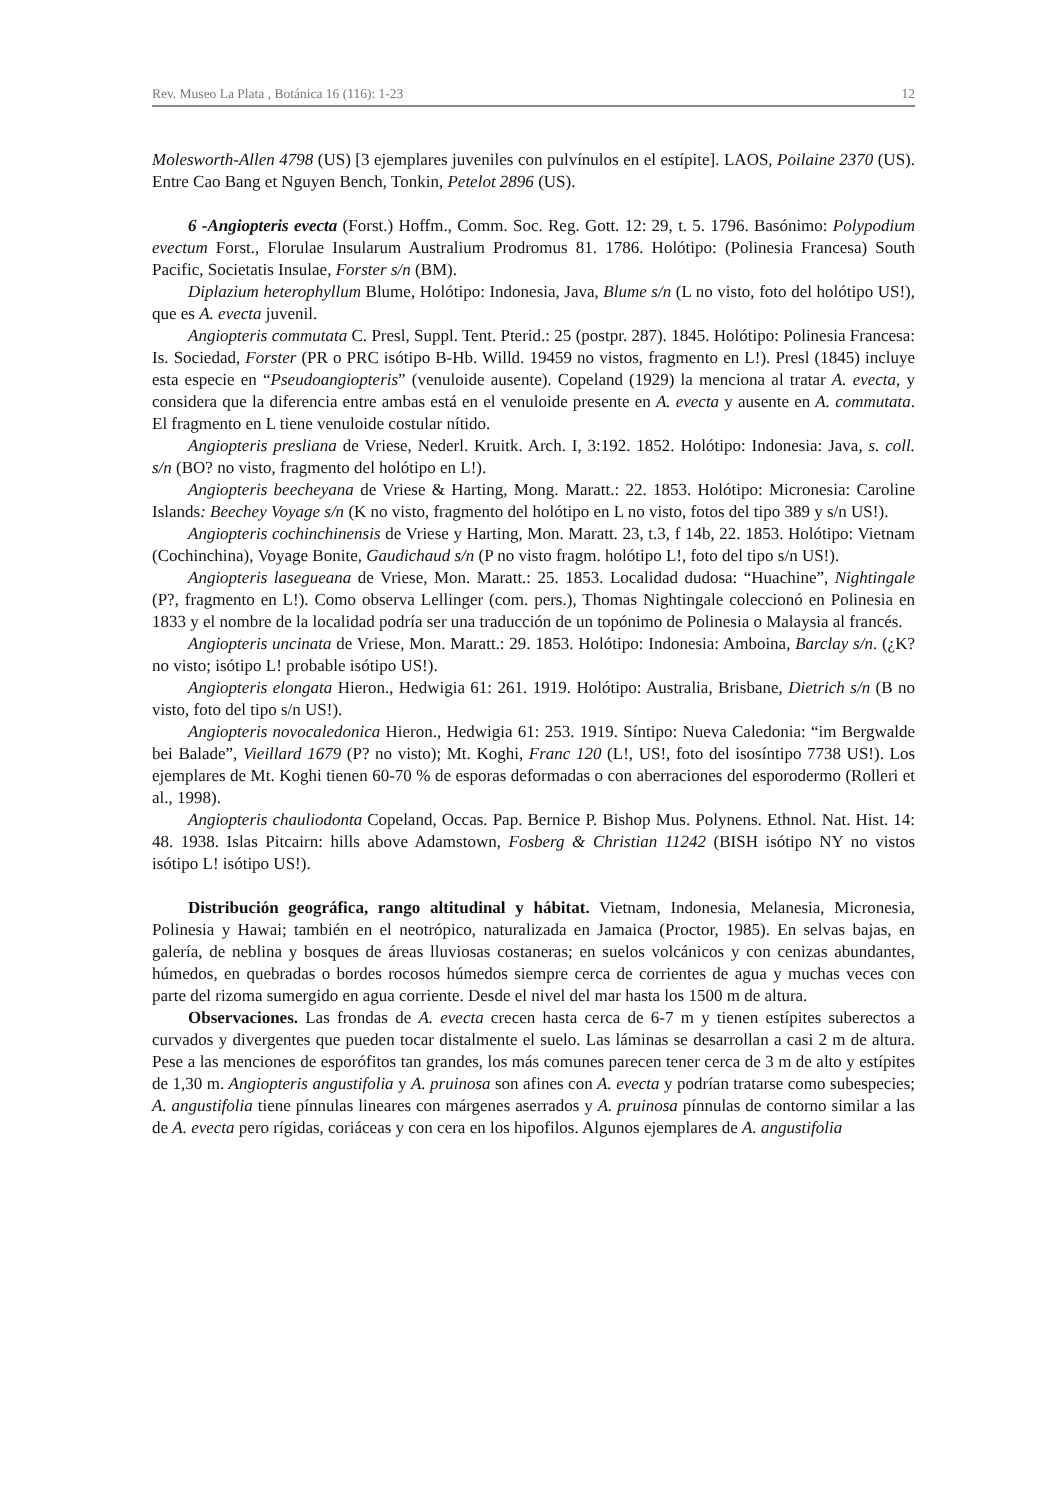Rev. Museo La Plata , Botánica 16 (116): 1-23 12
Molesworth-Allen 4798 (US) [3 ejemplares juveniles con pulvínulos en el estípite]. LAOS, Poilaine 2370 (US). Entre Cao Bang et Nguyen Bench, Tonkin, Petelot 2896 (US).
6 -Angiopteris evecta (Forst.) Hoffm., Comm. Soc. Reg. Gott. 12: 29, t. 5. 1796. Basónimo: Polypodium evectum Forst., Florulae Insularum Australium Prodromus 81. 1786. Holótipo: (Polinesia Francesa) South Pacific, Societatis Insulae, Forster s/n (BM).
Diplazium heterophyllum Blume, Holótipo: Indonesia, Java, Blume s/n (L no visto, foto del holótipo US!), que es A. evecta juvenil.
Angiopteris commutata C. Presl, Suppl. Tent. Pterid.: 25 (postpr. 287). 1845. Holótipo: Polinesia Francesa: Is. Sociedad, Forster (PR o PRC isótipo B-Hb. Willd. 19459 no vistos, fragmento en L!). Presl (1845) incluye esta especie en “Pseudoangiopteris” (venuloide ausente). Copeland (1929) la menciona al tratar A. evecta, y considera que la diferencia entre ambas está en el venuloide presente en A. evecta y ausente en A. commutata. El fragmento en L tiene venuloide costular nítido.
Angiopteris presliana de Vriese, Nederl. Kruitk. Arch. I, 3:192. 1852. Holótipo: Indonesia: Java, s. coll. s/n (BO? no visto, fragmento del holótipo en L!).
Angiopteris beecheyana de Vriese & Harting, Mong. Maratt.: 22. 1853. Holótipo: Micronesia: Caroline Islands: Beechey Voyage s/n (K no visto, fragmento del holótipo en L no visto, fotos del tipo 389 y s/n US!).
Angiopteris cochinchinensis de Vriese y Harting, Mon. Maratt. 23, t.3, f 14b, 22. 1853. Holótipo: Vietnam (Cochinchina), Voyage Bonite, Gaudichaud s/n (P no visto fragm. holótipo L!, foto del tipo s/n US!).
Angiopteris lasegueana de Vriese, Mon. Maratt.: 25. 1853. Localidad dudosa: “Huachine”, Nightingale (P?, fragmento en L!). Como observa Lellinger (com. pers.), Thomas Nightingale coleccionó en Polinesia en 1833 y el nombre de la localidad podría ser una traducción de un topónimo de Polinesia o Malaysia al francés.
Angiopteris uncinata de Vriese, Mon. Maratt.: 29. 1853. Holótipo: Indonesia: Amboina, Barclay s/n. (¿K? no visto; isótipo L! probable isótipo US!).
Angiopteris elongata Hieron., Hedwigia 61: 261. 1919. Holótipo: Australia, Brisbane, Dietrich s/n (B no visto, foto del tipo s/n US!).
Angiopteris novocaledonica Hieron., Hedwigia 61: 253. 1919. Síntipo: Nueva Caledonia: “im Bergwalde bei Balade”, Vieillard 1679 (P? no visto); Mt. Koghi, Franc 120 (L!, US!, foto del isosíntipo 7738 US!). Los ejemplares de Mt. Koghi tienen 60-70 % de esporas deformadas o con aberraciones del esporodermo (Rolleri et al., 1998).
Angiopteris chauliodonta Copeland, Occas. Pap. Bernice P. Bishop Mus. Polynens. Ethnol. Nat. Hist. 14: 48. 1938. Islas Pitcairn: hills above Adamstown, Fosberg & Christian 11242 (BISH isótipo NY no vistos isótipo L! isótipo US!).
Distribución geográfica, rango altitudinal y hábitat. Vietnam, Indonesia, Melanesia, Micronesia, Polinesia y Hawai; también en el neotrópico, naturalizada en Jamaica (Proctor, 1985). En selvas bajas, en galería, de neblina y bosques de áreas lluviosas costaneras; en suelos volcánicos y con cenizas abundantes, húmedos, en quebradas o bordes rocosos húmedos siempre cerca de corrientes de agua y muchas veces con parte del rizoma sumergido en agua corriente. Desde el nivel del mar hasta los 1500 m de altura.
Observaciones. Las frondas de A. evecta crecen hasta cerca de 6-7 m y tienen estípites suberectos a curvados y divergentes que pueden tocar distalmente el suelo. Las láminas se desarrollan a casi 2 m de altura. Pese a las menciones de esporófitos tan grandes, los más comunes parecen tener cerca de 3 m de alto y estípites de 1,30 m. Angiopteris angustifolia y A. pruinosa son afines con A. evecta y podrían tratarse como subespecies; A. angustifolia tiene pínnulas lineares con márgenes aserrados y A. pruinosa pínnulas de contorno similar a las de A. evecta pero rígidas, coriáceas y con cera en los hipofilos. Algunos ejemplares de A. angustifolia